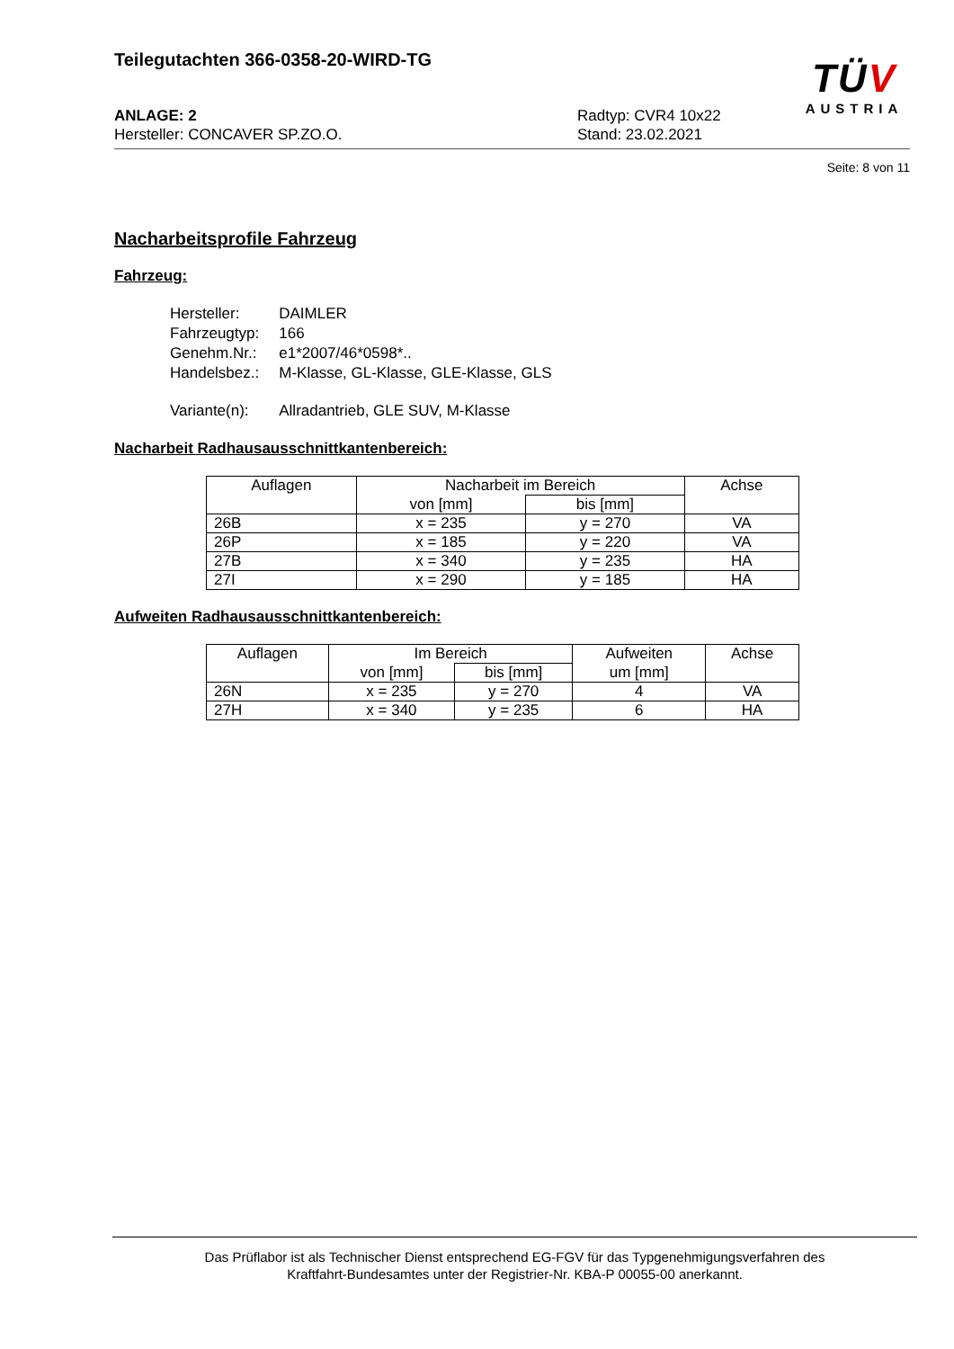Teilegutachten 366-0358-20-WIRD-TG
ANLAGE: 2 Radtyp: CVR4 10x22
Hersteller: CONCAVER SP.ZO.O. Stand: 23.02.2021
TÜV
AUSTRIA
Seite: 8 von 11
Nacharbeitsprofile Fahrzeug
Fahrzeug:
| Hersteller: | DAIMLER |
| Fahrzeugtyp: | 166 |
| Genehm.Nr.: | e1*2007/46*0598*.. |
| Handelsbez.: | M-Klasse, GL-Klasse, GLE-Klasse, GLS |
| Variante(n): | Allradantrieb, GLE SUV, M-Klasse |
Nacharbeit Radhausausschnittkantenbereich:
| Auflagen | Nacharbeit im Bereich | | Achse |
| --- | --- | --- | --- |
| | von [mm] | bis [mm] | |
| 26B | x = 235 | y = 270 | VA |
| 26P | x = 185 | y = 220 | VA |
| 27B | x = 340 | y = 235 | HA |
| 27I | x = 290 | y = 185 | HA |
Aufweiten Radhausausschnittkantenbereich:
| Auflagen | Im Bereich | | Aufweiten | Achse |
| --- | --- | --- | --- | --- |
| | von [mm] | bis [mm] | um [mm] | |
| 26N | x = 235 | y = 270 | 4 | VA |
| 27H | x = 340 | y = 235 | 6 | HA |
Das Prüflabor ist als Technischer Dienst entsprechend EG-FGV für das Typgenehmigungsverfahren des
Kraftfahrt-Bundesamtes unter der Registrier-Nr. KBA-P 00055-00 anerkannt.